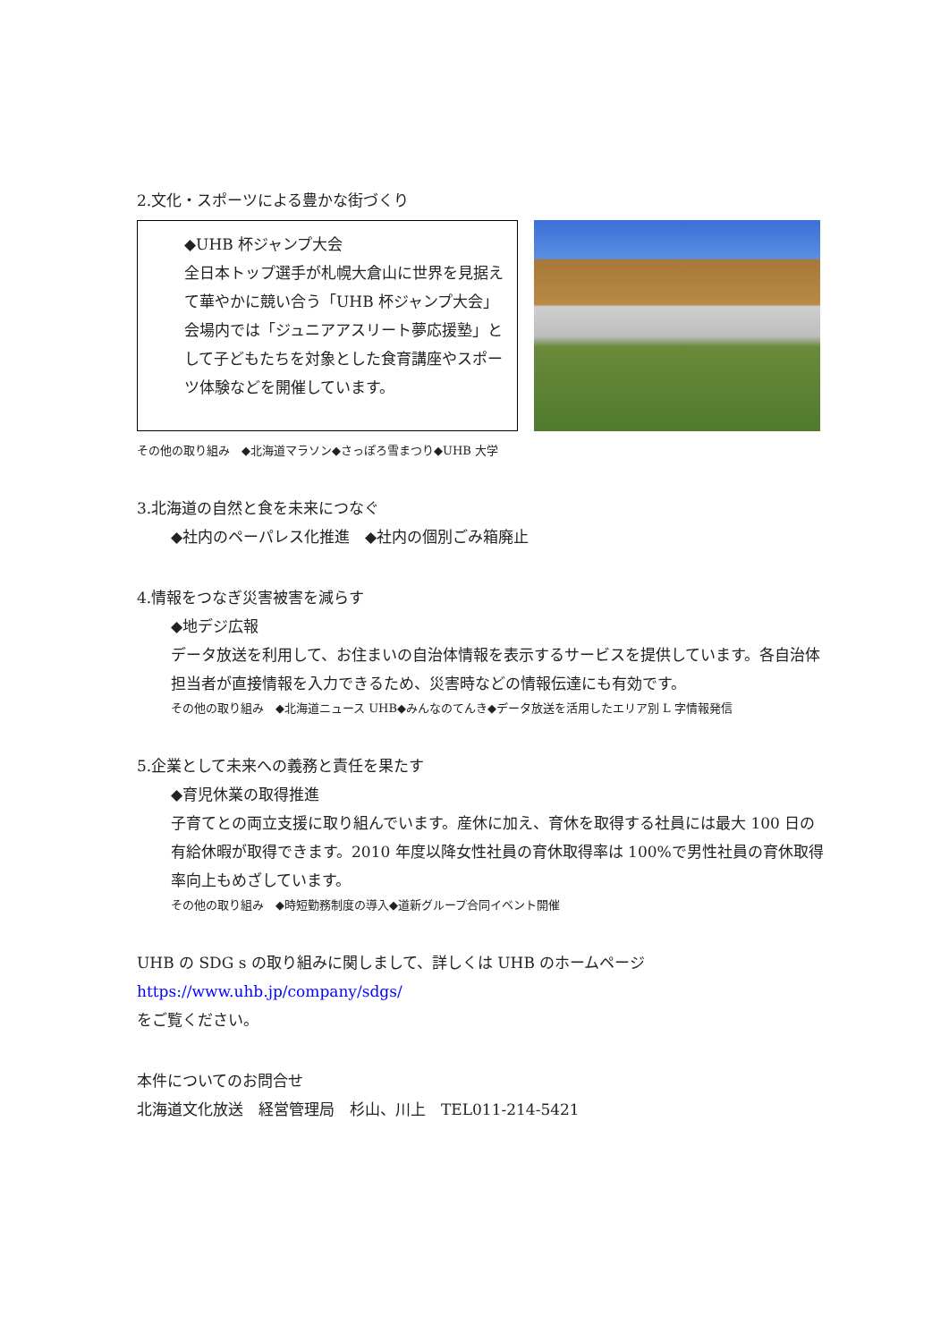2.文化・スポーツによる豊かな街づくり
◆UHB 杯ジャンプ大会
全日本トップ選手が札幌大倉山に世界を見据えて華やかに競い合う「UHB 杯ジャンプ大会」会場内では「ジュニアアスリート夢応援塾」として子どもたちを対象とした食育講座やスポーツ体験などを開催しています。
その他の取り組み　◆北海道マラソン◆さっぽろ雪まつり◆UHB 大学
3.北海道の自然と食を未来につなぐ
◆社内のペーパレス化推進　◆社内の個別ごみ箱廃止
4.情報をつなぎ災害被害を減らす
◆地デジ広報
データ放送を利用して、お住まいの自治体情報を表示するサービスを提供しています。各自治体担当者が直接情報を入力できるため、災害時などの情報伝達にも有効です。
その他の取り組み　◆北海道ニュース UHB◆みんなのてんき◆データ放送を活用したエリア別 L 字情報発信
5.企業として未来への義務と責任を果たす
◆育児休業の取得推進
子育てとの両立支援に取り組んでいます。産休に加え、育休を取得する社員には最大 100 日の有給休暇が取得できます。2010 年度以降女性社員の育休取得率は 100%で男性社員の育休取得率向上もめざしています。
その他の取り組み　◆時短勤務制度の導入◆道新グループ合同イベント開催
UHB の SDG s の取り組みに関しまして、詳しくは UHB のホームページ
https://www.uhb.jp/company/sdgs/
をご覧ください。
本件についてのお問合せ
北海道文化放送　経営管理局　杉山、川上　TEL011-214-5421